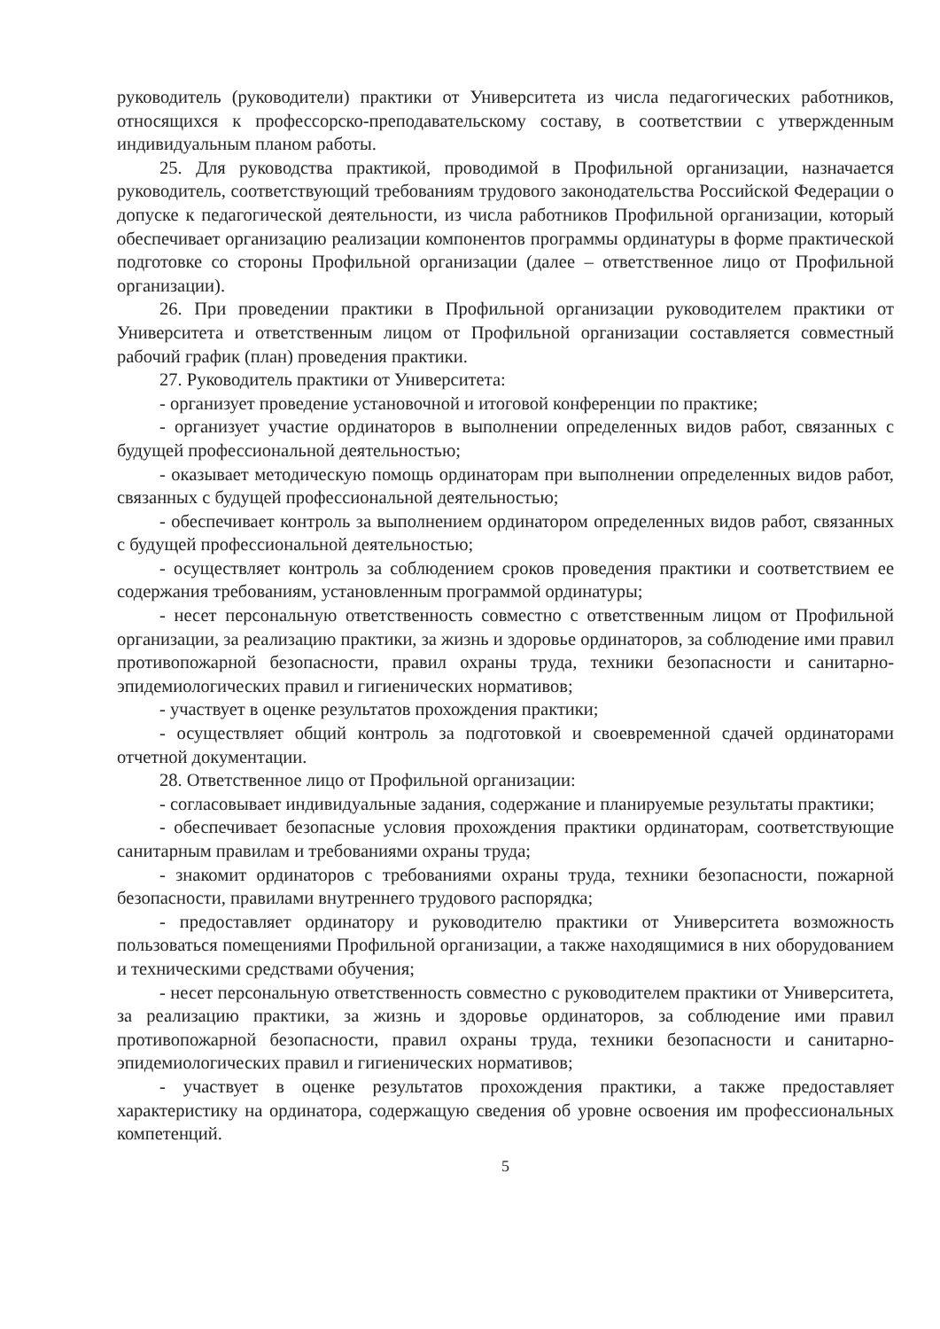руководитель (руководители) практики от Университета из числа педагогических работников, относящихся к профессорско-преподавательскому составу, в соответствии с утвержденным индивидуальным планом работы.
25. Для руководства практикой, проводимой в Профильной организации, назначается руководитель, соответствующий требованиям трудового законодательства Российской Федерации о допуске к педагогической деятельности, из числа работников Профильной организации, который обеспечивает организацию реализации компонентов программы ординатуры в форме практической подготовке со стороны Профильной организации (далее – ответственное лицо от Профильной организации).
26. При проведении практики в Профильной организации руководителем практики от Университета и ответственным лицом от Профильной организации составляется совместный рабочий график (план) проведения практики.
27. Руководитель практики от Университета:
- организует проведение установочной и итоговой конференции по практике;
- организует участие ординаторов в выполнении определенных видов работ, связанных с будущей профессиональной деятельностью;
- оказывает методическую помощь ординаторам при выполнении определенных видов работ, связанных с будущей профессиональной деятельностью;
- обеспечивает контроль за выполнением ординатором определенных видов работ, связанных с будущей профессиональной деятельностью;
- осуществляет контроль за соблюдением сроков проведения практики и соответствием ее содержания требованиям, установленным программой ординатуры;
- несет персональную ответственность совместно с ответственным лицом от Профильной организации, за реализацию практики, за жизнь и здоровье ординаторов, за соблюдение ими правил противопожарной безопасности, правил охраны труда, техники безопасности и санитарно-эпидемиологических правил и гигиенических нормативов;
- участвует в оценке результатов прохождения практики;
- осуществляет общий контроль за подготовкой и своевременной сдачей ординаторами отчетной документации.
28. Ответственное лицо от Профильной организации:
- согласовывает индивидуальные задания, содержание и планируемые результаты практики;
- обеспечивает безопасные условия прохождения практики ординаторам, соответствующие санитарным правилам и требованиями охраны труда;
- знакомит ординаторов с требованиями охраны труда, техники безопасности, пожарной безопасности, правилами внутреннего трудового распорядка;
- предоставляет ординатору и руководителю практики от Университета возможность пользоваться помещениями Профильной организации, а также находящимися в них оборудованием и техническими средствами обучения;
- несет персональную ответственность совместно с руководителем практики от Университета, за реализацию практики, за жизнь и здоровье ординаторов, за соблюдение ими правил противопожарной безопасности, правил охраны труда, техники безопасности и санитарно-эпидемиологических правил и гигиенических нормативов;
- участвует в оценке результатов прохождения практики, а также предоставляет характеристику на ординатора, содержащую сведения об уровне освоения им профессиональных компетенций.
5